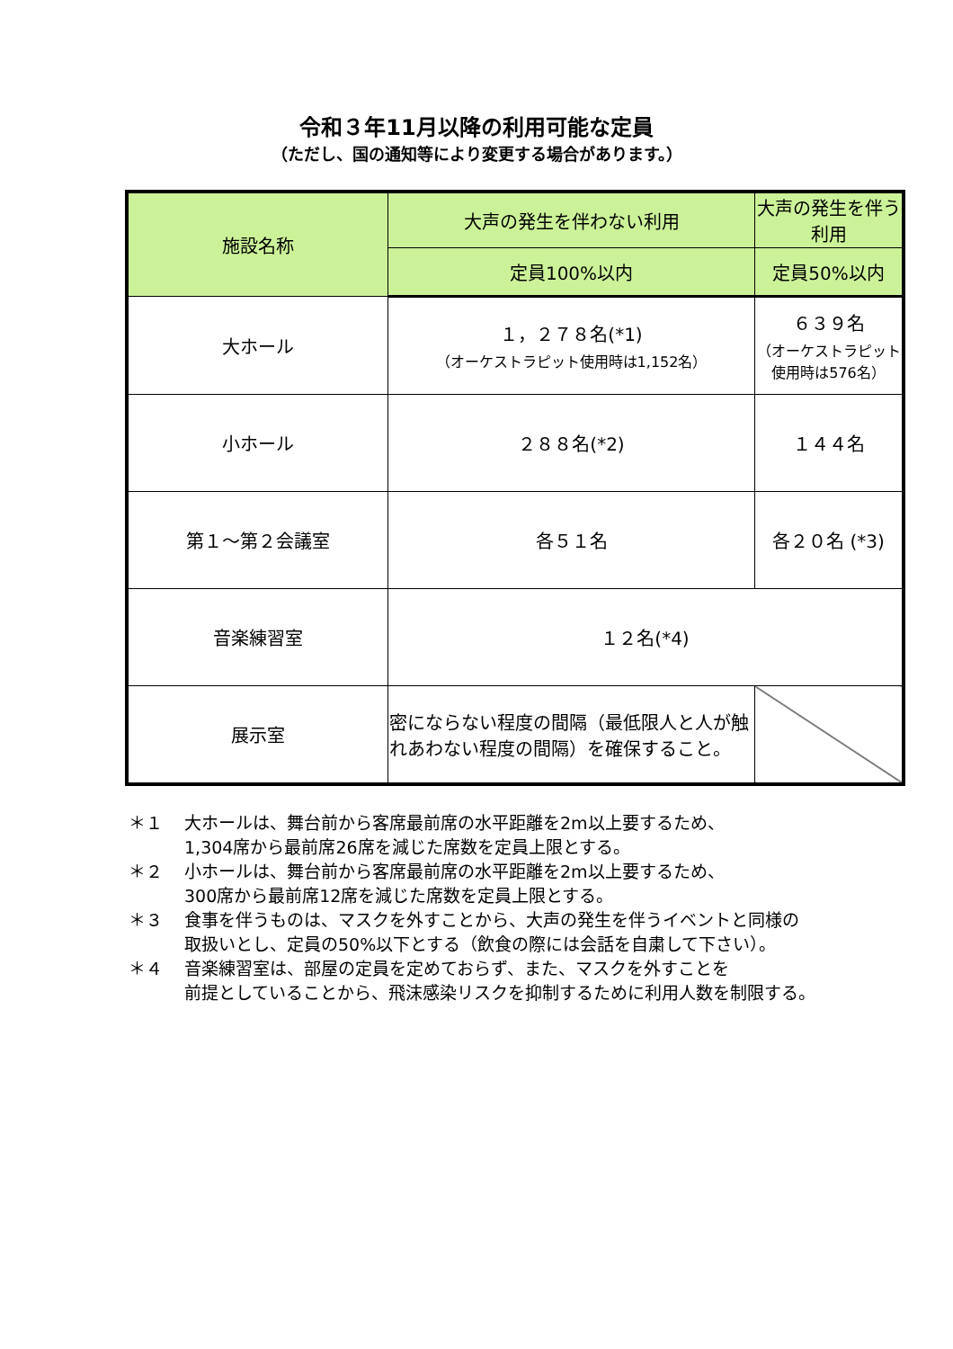令和３年11月以降の利用可能な定員
（ただし、国の通知等により変更する場合があります。）
| 施設名称 | 大声の発生を伴わない利用 | 大声の発生を伴う利用 |
| --- | --- | --- |
| | 定員100%以内 | 定員50%以内 |
| 大ホール | １，２７８名(*1) （オーケストラピット使用時は1,152名） | ６３９名 （オーケストラピット使用時は576名） |
| 小ホール | ２８８名(*2) | １４４名 |
| 第１～第２会議室 | 各５１名 | 各２０名 (*3) |
| 音楽練習室 | １２名(*4) | |
| 展示室 | 密にならない程度の間隔（最低限人と人が触れあわない程度の間隔）を確保すること。 | |
＊１ 大ホールは、舞台前から客席最前席の水平距離を2m以上要するため、
1,304席から最前席26席を減じた席数を定員上限とする。
＊２ 小ホールは、舞台前から客席最前席の水平距離を2m以上要するため、
300席から最前席12席を減じた席数を定員上限とする。
＊３ 食事を伴うものは、マスクを外すことから、大声の発生を伴うイベントと同様の
取扱いとし、定員の50%以下とする（飲食の際には会話を自粛して下さい）。
＊４ 音楽練習室は、部屋の定員を定めておらず、また、マスクを外すことを
前提としていることから、飛沫感染リスクを抑制するために利用人数を制限する。